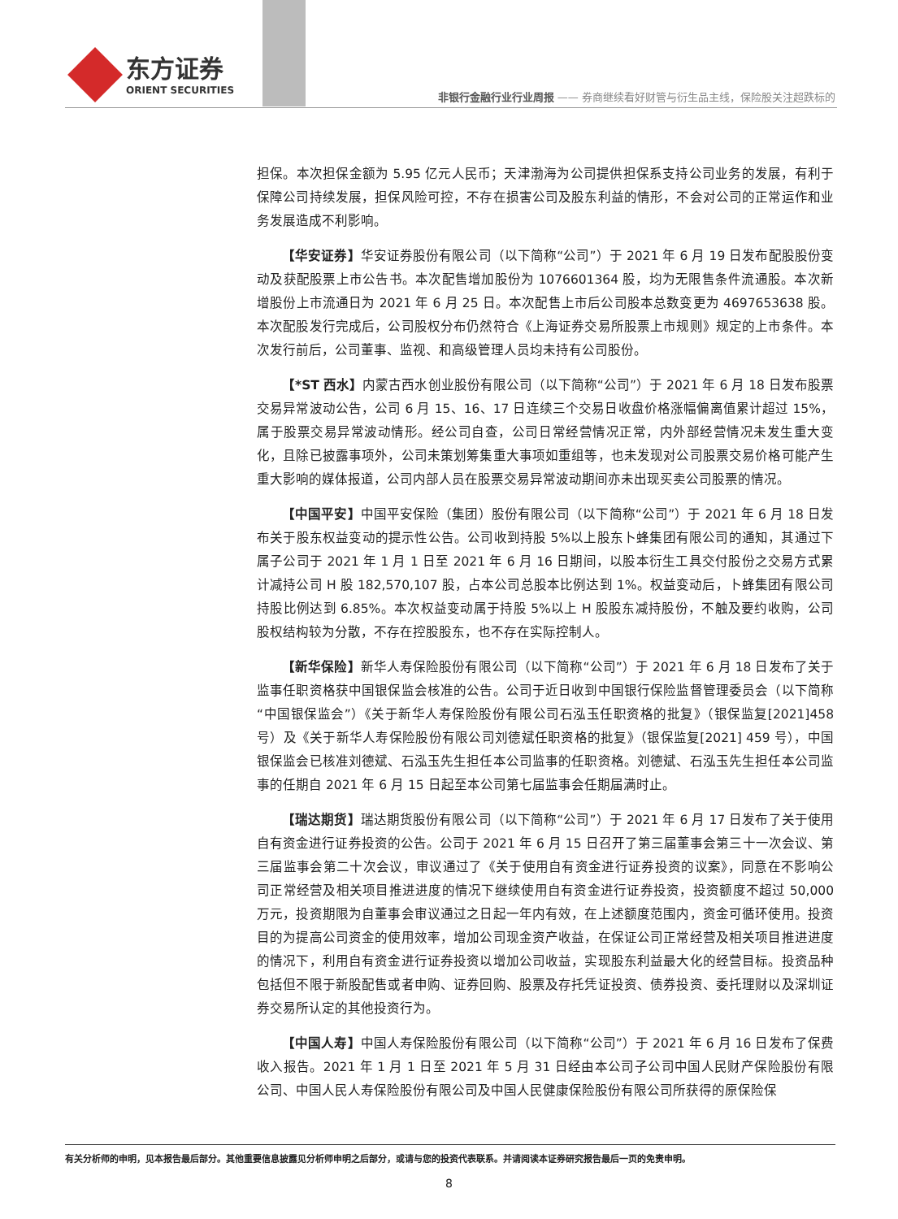东方证券
ORIENT SECURITIES
非银行金融行业行业周报 —— 券商继续看好财管与衍生品主线，保险股关注超跌标的
担保。本次担保金额为 5.95 亿元人民币；天津渤海为公司提供担保系支持公司业务的发展，有利于保障公司持续发展，担保风险可控，不存在损害公司及股东利益的情形，不会对公司的正常运作和业务发展造成不利影响。
【华安证券】华安证券股份有限公司（以下简称“公司”）于 2021 年 6 月 19 日发布配股股份变动及获配股票上市公告书。本次配售增加股份为 1076601364 股，均为无限售条件流通股。本次新增股份上市流通日为 2021 年 6 月 25 日。本次配售上市后公司股本总数变更为 4697653638 股。本次配股发行完成后，公司股权分布仍然符合《上海证券交易所股票上市规则》规定的上市条件。本次发行前后，公司董事、监视、和高级管理人员均未持有公司股份。
【*ST 西水】内蒙古西水创业股份有限公司（以下简称“公司”）于 2021 年 6 月 18 日发布股票交易异常波动公告，公司 6 月 15、16、17 日连续三个交易日收盘价格涨幅偏离值累计超过 15%，属于股票交易异常波动情形。经公司自查，公司日常经营情况正常，内外部经营情况未发生重大变化，且除已披露事项外，公司未策划筹集重大事项如重组等，也未发现对公司股票交易价格可能产生重大影响的媒体报道，公司内部人员在股票交易异常波动期间亦未出现买卖公司股票的情况。
【中国平安】中国平安保险（集团）股份有限公司（以下简称“公司”）于 2021 年 6 月 18 日发布关于股东权益变动的提示性公告。公司收到持股 5%以上股东卜蜂集团有限公司的通知，其通过下属子公司于 2021 年 1 月 1 日至 2021 年 6 月 16 日期间，以股本衍生工具交付股份之交易方式累计减持公司 H 股 182,570,107 股，占本公司总股本比例达到 1%。权益变动后，卜蜂集团有限公司持股比例达到 6.85%。本次权益变动属于持股 5%以上 H 股股东减持股份，不触及要约收购，公司股权结构较为分散，不存在控股股东，也不存在实际控制人。
【新华保险】新华人寿保险股份有限公司（以下简称“公司”）于 2021 年 6 月 18 日发布了关于监事任职资格获中国银保监会核准的公告。公司于近日收到中国银行保险监督管理委员会（以下简称“中国银保监会”）《关于新华人寿保险股份有限公司石泓玉任职资格的批复》（银保监复[2021]458 号）及《关于新华人寿保险股份有限公司刘德斌任职资格的批复》（银保监复[2021] 459 号），中国银保监会已核准刘德斌、石泓玉先生担任本公司监事的任职资格。刘德斌、石泓玉先生担任本公司监事的任期自 2021 年 6 月 15 日起至本公司第七届监事会任期届满时止。
【瑞达期货】瑞达期货股份有限公司（以下简称“公司”）于 2021 年 6 月 17 日发布了关于使用自有资金进行证券投资的公告。公司于 2021 年 6 月 15 日召开了第三届董事会第三十一次会议、第三届监事会第二十次会议，审议通过了《关于使用自有资金进行证券投资的议案》，同意在不影响公司正常经营及相关项目推进进度的情况下继续使用自有资金进行证券投资，投资额度不超过 50,000 万元，投资期限为自董事会审议通过之日起一年内有效，在上述额度范围内，资金可循环使用。投资目的为提高公司资金的使用效率，增加公司现金资产收益，在保证公司正常经营及相关项目推进进度的情况下，利用自有资金进行证券投资以增加公司收益，实现股东利益最大化的经营目标。投资品种包括但不限于新股配售或者申购、证券回购、股票及存托凭证投资、债券投资、委托理财以及深圳证券交易所认定的其他投资行为。
【中国人寿】中国人寿保险股份有限公司（以下简称“公司”）于 2021 年 6 月 16 日发布了保费收入报告。2021 年 1 月 1 日至 2021 年 5 月 31 日经由本公司子公司中国人民财产保险股份有限公司、中国人民人寿保险股份有限公司及中国人民健康保险股份有限公司所获得的原保险保
有关分析师的申明，见本报告最后部分。其他重要信息披露见分析师申明之后部分，或请与您的投资代表联系。并请阅读本证券研究报告最后一页的免责申明。
8